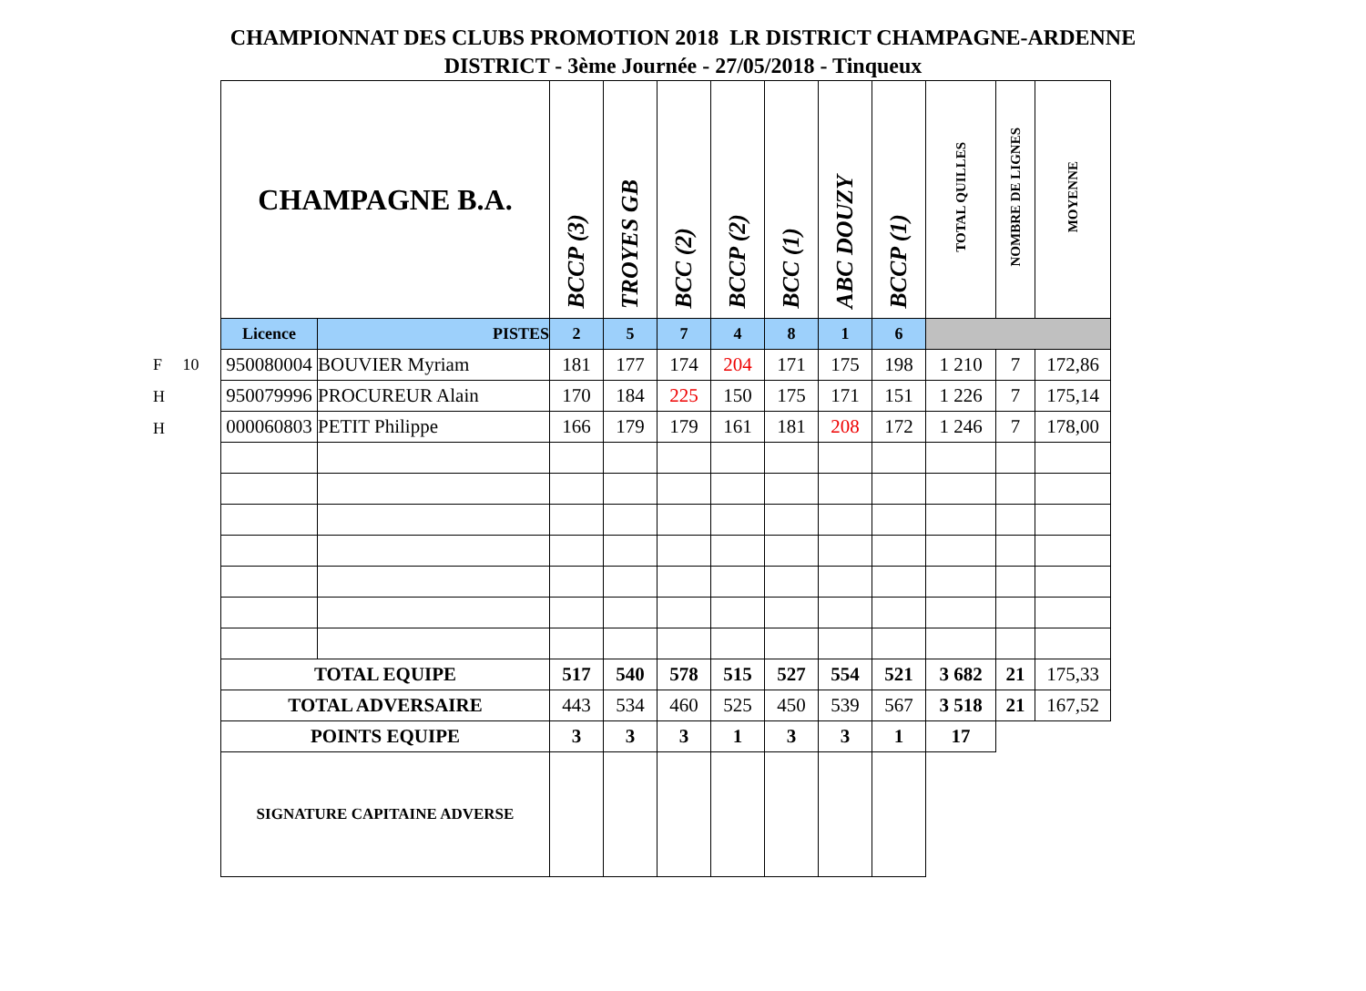CHAMPIONNAT DES CLUBS PROMOTION 2018 LR DISTRICT CHAMPAGNE-ARDENNE
DISTRICT - 3ème Journée - 27/05/2018 - Tinqueux
F 10
H
H
| CHAMPAGNE B.A. | | BCCP (3) | TROYES GB | BCC (2) | BCCP (2) | BCC (1) | ABC DOUZY | BCCP (1) | TOTAL QUILLES | NOMBRE DE LIGNES | MOYENNE |
| --- | --- | --- | --- | --- | --- | --- | --- | --- | --- | --- | --- |
| Licence | PISTES | 2 | 5 | 7 | 4 | 8 | 1 | 6 | | | |
| 950080004 | BOUVIER Myriam | 181 | 177 | 174 | 204 | 171 | 175 | 198 | 1 210 | 7 | 172,86 |
| 950079996 | PROCUREUR Alain | 170 | 184 | 225 | 150 | 175 | 171 | 151 | 1 226 | 7 | 175,14 |
| 000060803 | PETIT Philippe | 166 | 179 | 179 | 161 | 181 | 208 | 172 | 1 246 | 7 | 178,00 |
| TOTAL EQUIPE | | 517 | 540 | 578 | 515 | 527 | 554 | 521 | 3 682 | 21 | 175,33 |
| TOTAL ADVERSAIRE | | 443 | 534 | 460 | 525 | 450 | 539 | 567 | 3 518 | 21 | 167,52 |
| POINTS EQUIPE | | 3 | 3 | 3 | 1 | 3 | 3 | 1 | 17 | | |
| SIGNATURE CAPITAINE ADVERSE | | | | | | | | | | | |